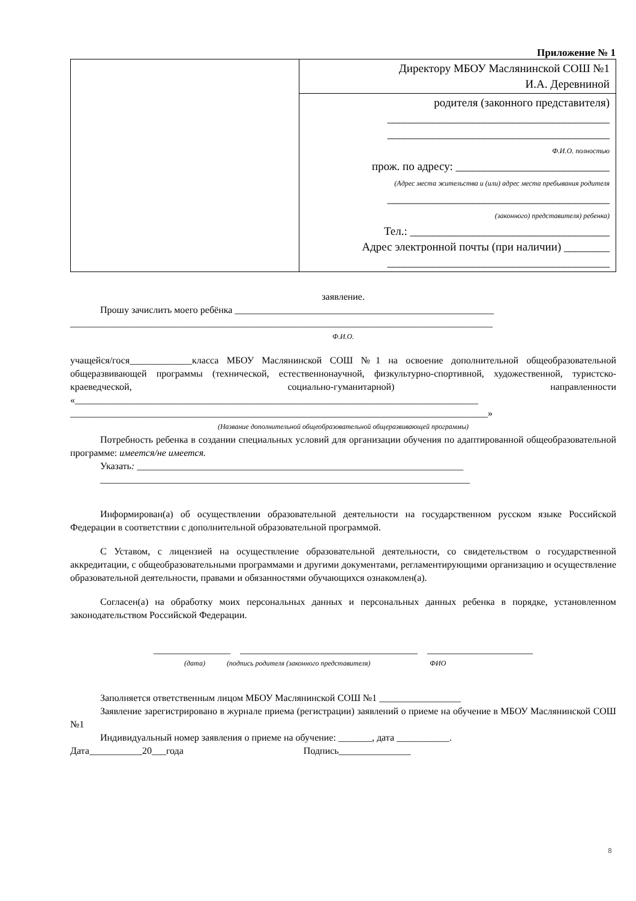Приложение № 1
| | Директору МБОУ Маслянинской СОШ №1 И.А. Деревниной |
| | родителя (законного представителя) _______________________________________ _______________________________________ Ф.И.О. полностью прож. по адресу: ___________________________ (Адрес места жительства и (или) адрес места пребывания родителя _______________________________________ (законного) представителя) ребенка) Тел.: ___________________________________ Адрес электронной почты (при наличии) ________ _______________________________________ |
заявление.
Прошу зачислить моего ребёнка ______________________________________________________
________________________________________________________________________________________
Ф.И.О.
учащейся/гося_____________класса МБОУ Маслянинской СОШ №1 на освоение дополнительной общеобразовательной общеразвивающей программы (технической, естественнонаучной, физкультурно-спортивной, художественной, туристско-краеведческой, социально-гуманитарной) направленности «____________________________________________________________________________________
_______________________________________________________________________________________»
(Название дополнительной общеобразовательной общеразвивающей программы)
Потребность ребенка в создании специальных условий для организации обучения по адаптированной общеобразовательной программе: имеется/не имеется.
Указать: ____________________________________________________________________
_____________________________________________________________________________
Информирован(а) об осуществлении образовательной деятельности на государственном русском языке Российской Федерации в соответствии с дополнительной образовательной программой.
С Уставом, с лицензией на осуществление образовательной деятельности, со свидетельством о государственной аккредитации, с общеобразовательными программами и другими документами, регламентирующими организацию и осуществление образовательной деятельности, правами и обязанностями обучающихся ознакомлен(а).
Согласен(а) на обработку моих персональных данных и персональных данных ребенка в порядке, установленном законодательством Российской Федерации.
________________ _____________________________________ ______________________
(дата) (подпись родителя (законного представителя) ФИО
Заполняется ответственным лицом МБОУ Маслянинской СОШ №1 _________________
Заявление зарегистрировано в журнале приема (регистрации) заявлений о приеме на обучение в МБОУ Маслянинской СОШ №1
Индивидуальный номер заявления о приеме на обучение: _______, дата ___________.
Дата___________20___года Подпись_______________
8